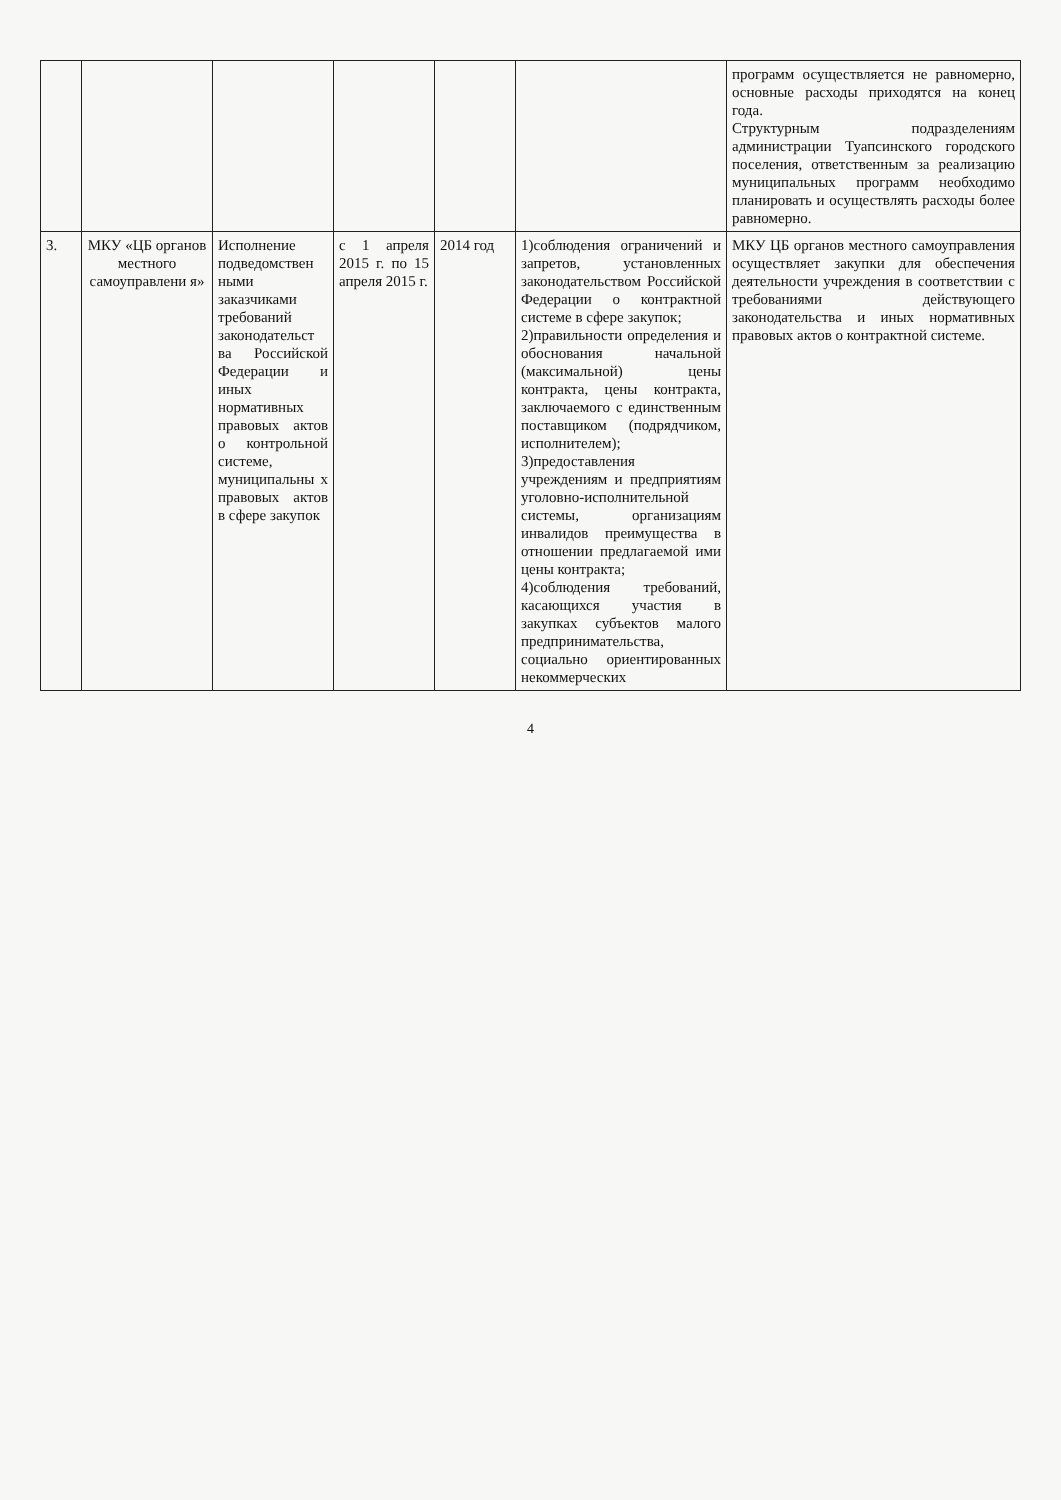| | | | | | | программ осуществляется не равномерно, основные расходы приходятся на конец года. Структурным подразделениям администрации Туапсинского городского поселения, ответственным за реализацию муниципальных программ необходимо планировать и осуществлять расходы более равномерно. |
| 3. | МКУ «ЦБ органов местного самоуправлени я» | Исполнение подведомствен ными заказчиками требований законодательст ва Российской Федерации и иных нормативных правовых актов о контрольной системе, муниципальны х правовых актов в сфере закупок | с 1 апреля 2015 г. по 15 апреля 2015 г. | 2014 год | 1)соблюдения ограничений и запретов, установленных законодательством Российской Федерации о контрактной системе в сфере закупок; 2)правильности определения и обоснования начальной (максимальной) цены контракта, цены контракта, заключаемого с единственным поставщиком (подрядчиком, исполнителем); 3)предоставления учреждениям и предприятиям уголовно-исполнительной системы, организациям инвалидов преимущества в отношении предлагаемой ими цены контракта; 4)соблюдения требований, касающихся участия в закупках субъектов малого предпринимательства, социально ориентированных некоммерческих | МКУ ЦБ органов местного самоуправления осуществляет закупки для обеспечения деятельности учреждения в соответствии с требованиями действующего законодательства и иных нормативных правовых актов о контрактной системе. |
4